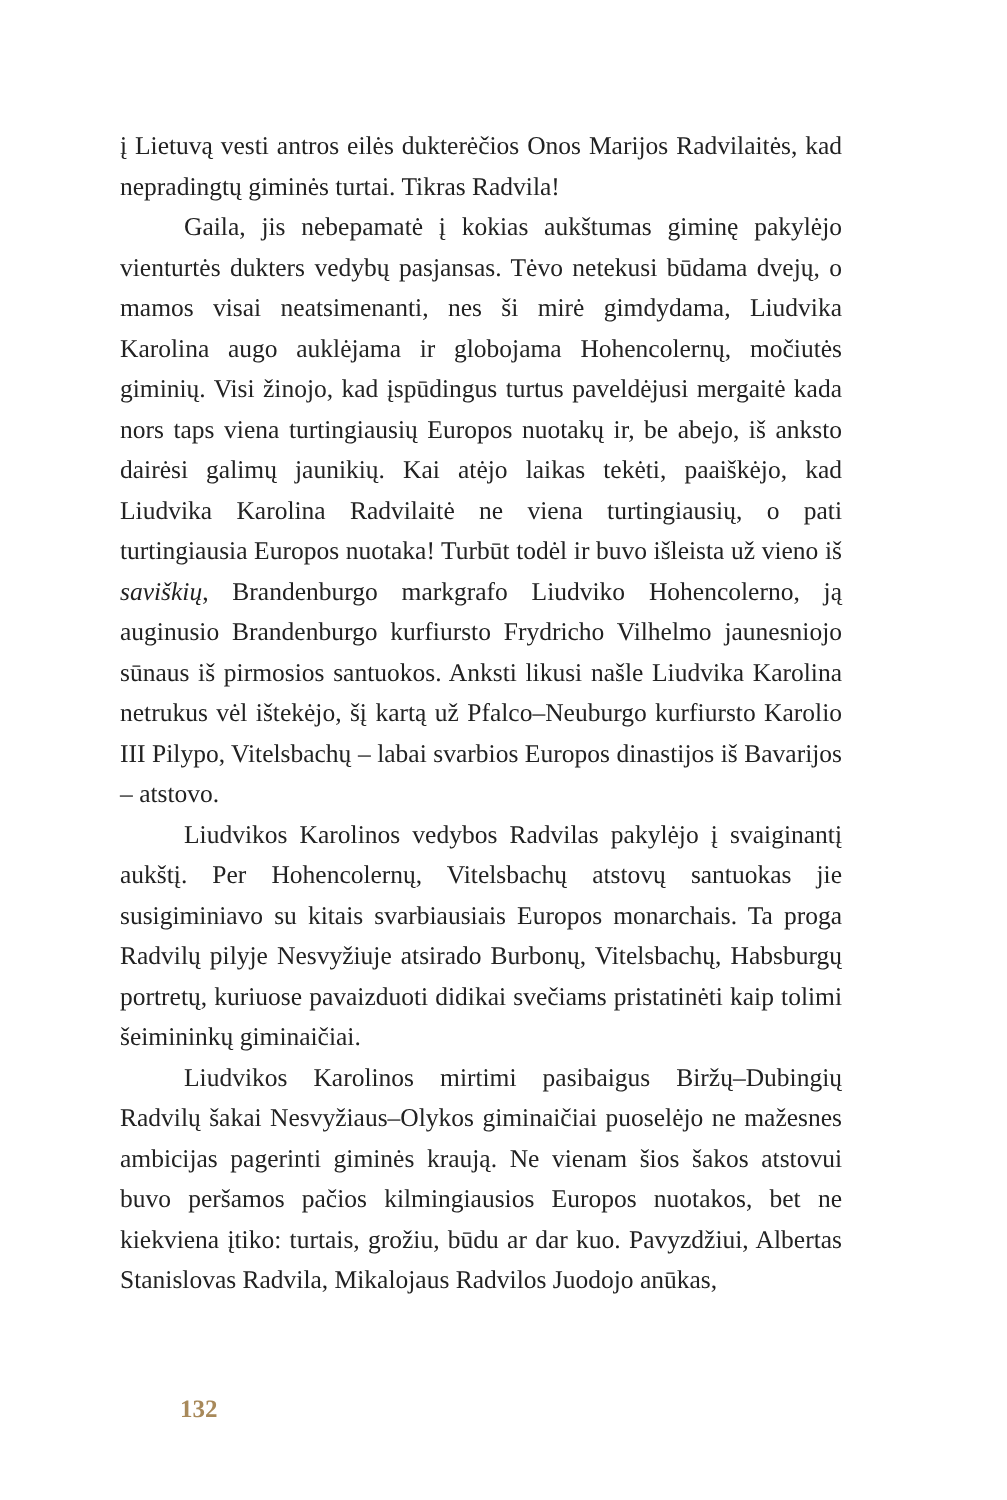į Lietuvą vesti antros eilės dukterėčios Onos Marijos Radvilaitės, kad nepradingtų giminės turtai. Tikras Radvila!
Gaila, jis nebepamatė į kokias aukštumas giminę pakylėjo vienturtės dukters vedybų pasjansas. Tėvo netekusi būdama dvejų, o mamos visai neatsimenanti, nes ši mirė gimdydama, Liudvika Karolina augo auklėjama ir globojama Hohencolernų, močiutės giminių. Visi žinojo, kad įspūdingus turtus paveldėjusi mergaitė kada nors taps viena turtingiausių Europos nuotakų ir, be abejo, iš anksto dairėsi galimų jaunikių. Kai atėjo laikas tekėti, paaiškėjo, kad Liudvika Karolina Radvilaitė ne viena turtingiausių, o pati turtingiausia Europos nuotaka! Turbūt todėl ir buvo išleista už vieno iš saviškių, Brandenburgo markgrafo Liudviko Hohencolerno, ją auginusio Brandenburgo kurfiursto Frydricho Vilhelmo jaunesniojo sūnaus iš pirmosios santuokos. Anksti likusi našle Liudvika Karolina netrukus vėl ištekėjo, šį kartą už Pfalco–Neuburgo kurfiursto Karolio III Pilypo, Vitelsbachų – labai svarbios Europos dinastijos iš Bavarijos – atstovo.
Liudvikos Karolinos vedybos Radvilas pakylėjo į svaiginantį aukštį. Per Hohencolernų, Vitelsbachų atstovų santuokas jie susigiminiavo su kitais svarbiausiais Europos monarchais. Ta proga Radvilų pilyje Nesvyžiuje atsirado Burbonų, Vitelsbachų, Habsburgų portretų, kuriuose pavaizduoti didikai svečiams pristatinėti kaip tolimi šeimininkų giminaičiai.
Liudvikos Karolinos mirtimi pasibaigus Biržų–Dubingių Radvilų šakai Nesvyžiaus–Olykos giminaičiai puoselėjo ne mažesnes ambicijas pagerinti giminės kraują. Ne vienam šios šakos atstovui buvo peršamos pačios kilmingiausios Europos nuotakos, bet ne kiekviena įtiko: turtais, grožiu, būdu ar dar kuo. Pavyzdžiui, Albertas Stanislovas Radvila, Mikalojaus Radvilos Juodojo anūkas,
132